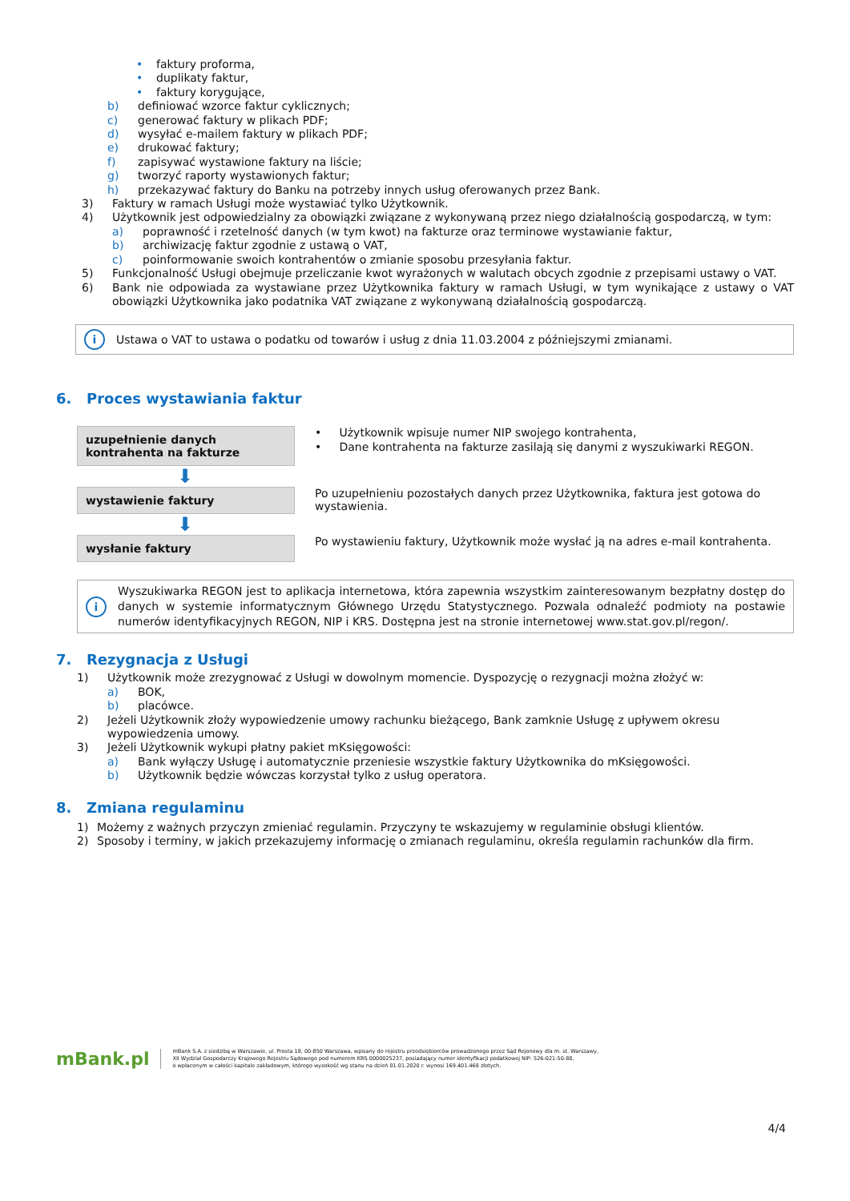• faktury proforma,
• duplikaty faktur,
• faktury korygujące,
b) definiować wzorce faktur cyklicznych;
c) generować faktury w plikach PDF;
d) wysyłać e-mailem faktury w plikach PDF;
e) drukować faktury;
f) zapisywać wystawione faktury na liście;
g) tworzyć raporty wystawionych faktur;
h) przekazywać faktury do Banku na potrzeby innych usług oferowanych przez Bank.
3) Faktury w ramach Usługi może wystawiać tylko Użytkownik.
4) Użytkownik jest odpowiedzialny za obowiązki związane z wykonywaną przez niego działalnością gospodarczą, w tym:
a) poprawność i rzetelność danych (w tym kwot) na fakturze oraz terminowe wystawianie faktur,
b) archiwizację faktur zgodnie z ustawą o VAT,
c) poinformowanie swoich kontrahentów o zmianie sposobu przesyłania faktur.
5) Funkcjonalność Usługi obejmuje przeliczanie kwot wyrażonych w walutach obcych zgodnie z przepisami ustawy o VAT.
6) Bank nie odpowiada za wystawiane przez Użytkownika faktury w ramach Usługi, w tym wynikające z ustawy o VAT obowiązki Użytkownika jako podatnika VAT związane z wykonywaną działalnością gospodarczą.
i Ustawa o VAT to ustawa o podatku od towarów i usług z dnia 11.03.2004 z późniejszymi zmianami.
6. Proces wystawiania faktur
uzupełnienie danych kontrahenta na fakturze
• Użytkownik wpisuje numer NIP swojego kontrahenta,
• Dane kontrahenta na fakturze zasilają się danymi z wyszukiwarki REGON.
⬇
wystawienie faktury
Po uzupełnieniu pozostałych danych przez Użytkownika, faktura jest gotowa do wystawienia.
⬇
wysłanie faktury
Po wystawieniu faktury, Użytkownik może wysłać ją na adres e-mail kontrahenta.
i Wyszukiwarka REGON jest to aplikacja internetowa, która zapewnia wszystkim zainteresowanym bezpłatny dostęp do danych w systemie informatycznym Głównego Urzędu Statystycznego. Pozwala odnaleźć podmioty na postawie numerów identyfikacyjnych REGON, NIP i KRS. Dostępna jest na stronie internetowej www.stat.gov.pl/regon/.
7. Rezygnacja z Usługi
1) Użytkownik może zrezygnować z Usługi w dowolnym momencie. Dyspozycję o rezygnacji można złożyć w:
a) BOK,
b) placówce.
2) Jeżeli Użytkownik złoży wypowiedzenie umowy rachunku bieżącego, Bank zamknie Usługę z upływem okresu wypowiedzenia umowy.
3) Jeżeli Użytkownik wykupi płatny pakiet mKsięgowości:
a) Bank wyłączy Usługę i automatycznie przeniesie wszystkie faktury Użytkownika do mKsięgowości.
b) Użytkownik będzie wówczas korzystał tylko z usług operatora.
8. Zmiana regulaminu
1) Możemy z ważnych przyczyn zmieniać regulamin. Przyczyny te wskazujemy w regulaminie obsługi klientów.
2) Sposoby i terminy, w jakich przekazujemy informację o zmianach regulaminu, określa regulamin rachunków dla firm.
mBank.pl
mBank S.A. z siedzibą w Warszawie, ul. Prosta 18, 00-850 Warszawa, wpisany do rejestru przedsiębiorców prowadzonego przez Sąd Rejonowy dla m. st. Warszawy,
XII Wydział Gospodarczy Krajowego Rejestru Sądowego pod numerem KRS 0000025237, posiadający numer identyfikacji podatkowej NIP: 526-021-50-88,
o wpłaconym w całości kapitale zakładowym, którego wysokość wg stanu na dzień 01.01.2020 r. wynosi 169.401.468 złotych.
4/4